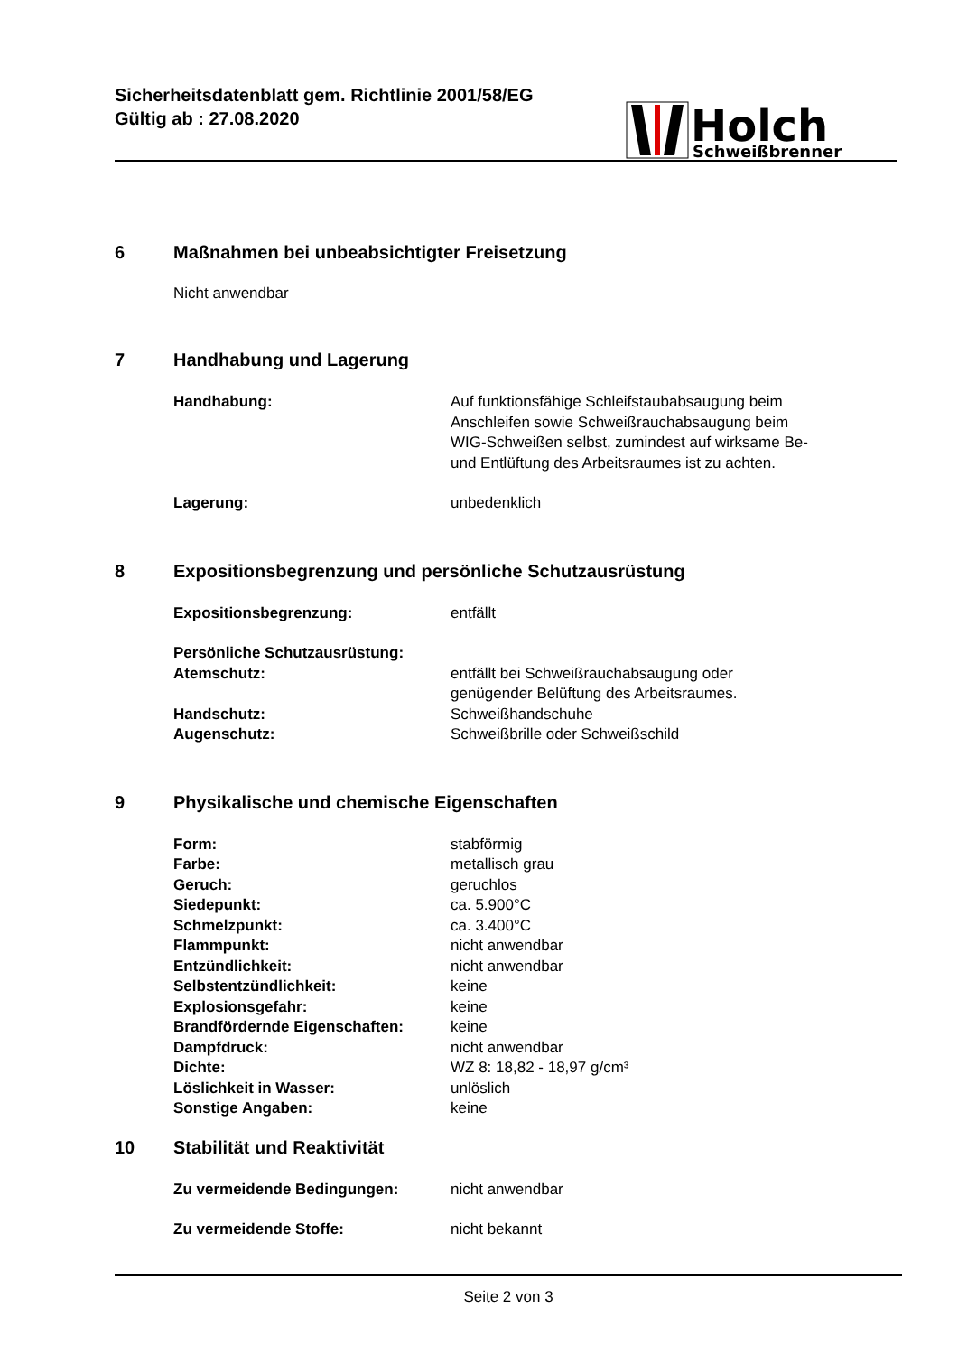Sicherheitsdatenblatt gem. Richtlinie 2001/58/EG
Gültig ab : 27.08.2020
Holch
Schweißbrenner
6 Maßnahmen bei unbeabsichtigter Freisetzung
Nicht anwendbar
7 Handhabung und Lagerung
| Handhabung: | Auf funktionsfähige Schleifstaubabsaugung beim Anschleifen sowie Schweißrauchabsaugung beim WIG-Schweißen selbst, zumindest auf wirksame Be- und Entlüftung des Arbeitsraumes ist zu achten. |
| Lagerung: | unbedenklich |
8 Expositionsbegrenzung und persönliche Schutzausrüstung
| Expositionsbegrenzung: | entfällt |
| Persönliche Schutzausrüstung: | |
| Atemschutz: | entfällt bei Schweißrauchabsaugung oder genügender Belüftung des Arbeitsraumes. |
| Handschutz: | Schweißhandschuhe |
| Augenschutz: | Schweißbrille oder Schweißschild |
9 Physikalische und chemische Eigenschaften
| Form: | stabförmig |
| Farbe: | metallisch grau |
| Geruch: | geruchlos |
| Siedepunkt: | ca. 5.900°C |
| Schmelzpunkt: | ca. 3.400°C |
| Flammpunkt: | nicht anwendbar |
| Entzündlichkeit: | nicht anwendbar |
| Selbstentzündlichkeit: | keine |
| Explosionsgefahr: | keine |
| Brandfördernde Eigenschaften: | keine |
| Dampfdruck: | nicht anwendbar |
| Dichte: | WZ 8: 18,82 - 18,97 g/cm³ |
| Löslichkeit in Wasser: | unlöslich |
| Sonstige Angaben: | keine |
10 Stabilität und Reaktivität
| Zu vermeidende Bedingungen: | nicht anwendbar |
| Zu vermeidende Stoffe: | nicht bekannt |
Seite 2 von 3